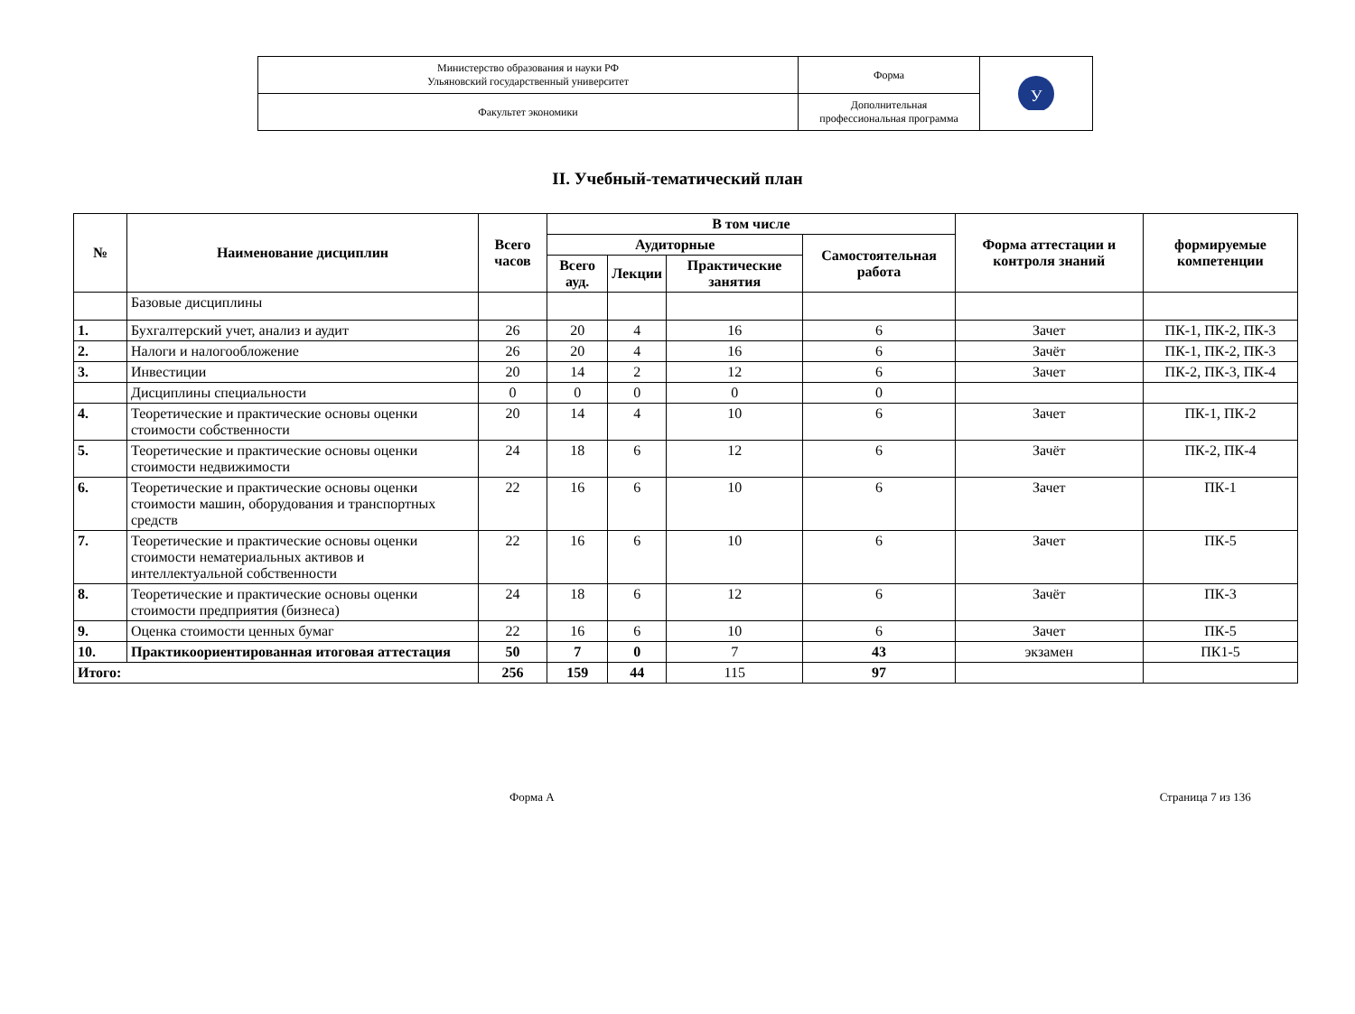| Министерство образования и науки РФ Ульяновский государственный университет | Форма | У |
| Факультет экономики | Дополнительная профессиональная программа | |
II. Учебный-тематический план
| № | Наименование дисциплин | Всего часов | В том числе | | | | Форма аттестации и контроля знаний | формируемые компетенции |
| --- | --- | --- | --- | --- | --- | --- | --- | --- |
| | | | Аудиторные | | | Самостоятельная работа | | |
| | | | Всего ауд. | Лекции | Практические занятия | | | |
| | Базовые дисциплины | | | | | | | |
| 1. | Бухгалтерский учет, анализ и аудит | 26 | 20 | 4 | 16 | 6 | Зачет | ПК-1, ПК-2, ПК-3 |
| 2. | Налоги и налогообложение | 26 | 20 | 4 | 16 | 6 | Зачёт | ПК-1, ПК-2, ПК-3 |
| 3. | Инвестиции | 20 | 14 | 2 | 12 | 6 | Зачет | ПК-2, ПК-3, ПК-4 |
| | Дисциплины специальности | 0 | 0 | 0 | 0 | 0 | | |
| 4. | Теоретические и практические основы оценки стоимости собственности | 20 | 14 | 4 | 10 | 6 | Зачет | ПК-1, ПК-2 |
| 5. | Теоретические и практические основы оценки стоимости недвижимости | 24 | 18 | 6 | 12 | 6 | Зачёт | ПК-2, ПК-4 |
| 6. | Теоретические и практические основы оценки стоимости машин, оборудования и транспортных средств | 22 | 16 | 6 | 10 | 6 | Зачет | ПК-1 |
| 7. | Теоретические и практические основы оценки стоимости нематериальных активов и интеллектуальной собственности | 22 | 16 | 6 | 10 | 6 | Зачет | ПК-5 |
| 8. | Теоретические и практические основы оценки стоимости предприятия (бизнеса) | 24 | 18 | 6 | 12 | 6 | Зачёт | ПК-3 |
| 9. | Оценка стоимости ценных бумаг | 22 | 16 | 6 | 10 | 6 | Зачет | ПК-5 |
| 10. | Практикоориентированная итоговая аттестация | 50 | 7 | 0 | 7 | 43 | экзамен | ПК1-5 |
| Итого: | | 256 | 159 | 44 | 115 | 97 | | |
Форма А Страница 7 из 136